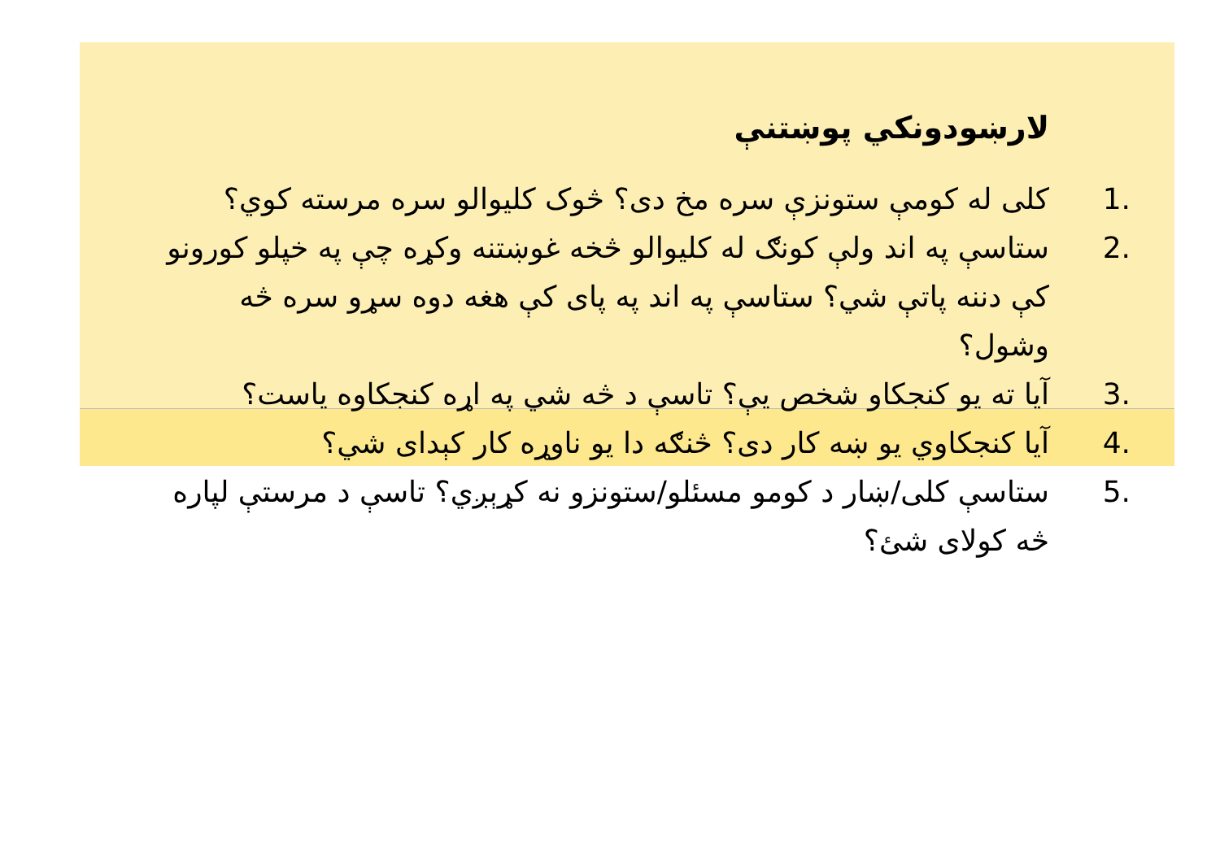لارښودونکي پوښتنې
1. کلی له کومې ستونزې سره مخ دی؟ څوک کلیوالو سره مرسته کوي؟
2. ستاسې په اند ولې کونګ له کلیوالو څخه غوښتنه وکړه چې په خپلو کورونو کې دننه پاتې شي؟ ستاسې په اند په پای کې هغه دوه سړو سره څه وشول؟
3. آیا ته یو کنجکاو شخص یې؟ تاسې د څه شي په اړه کنجکاوه یاست؟
4. آیا کنجکاوي یو ښه کار دی؟ څنګه دا یو ناوړه کار کېدای شي؟
5. ستاسې کلی/ښار د کومو مسئلو/ستونزو نه کړېږي؟ تاسې د مرستې لپاره څه کولای شئ؟